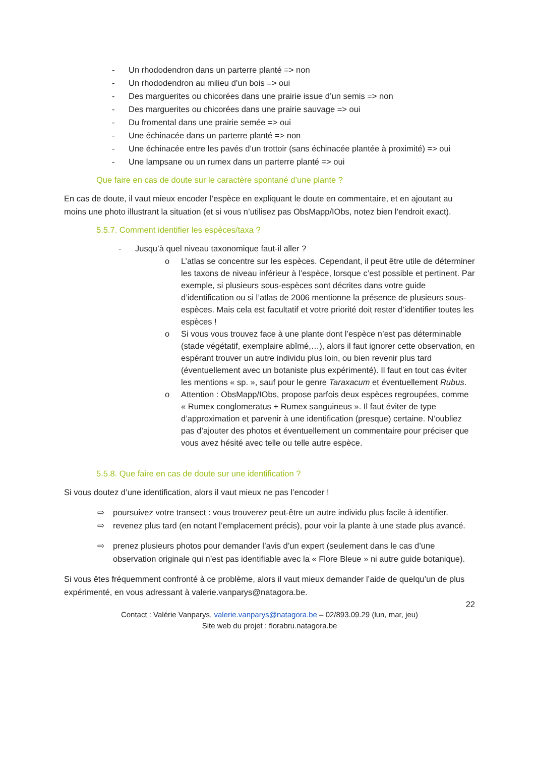- Un rhododendron dans un parterre planté => non
- Un rhododendron au milieu d’un bois => oui
- Des marguerites ou chicorées dans une prairie issue d’un semis => non
- Des marguerites ou chicorées dans une prairie sauvage => oui
- Du fromental dans une prairie semée => oui
- Une échinacée dans un parterre planté => non
- Une échinacée entre les pavés d’un trottoir (sans échinacée plantée à proximité) => oui
- Une lampsane ou un rumex dans un parterre planté => oui
Que faire en cas de doute sur le caractère spontané d’une plante ?
En cas de doute, il vaut mieux encoder l’espèce en expliquant le doute en commentaire, et en ajoutant au moins une photo illustrant la situation (et si vous n’utilisez pas ObsMapp/IObs, notez bien l’endroit exact).
5.5.7. Comment identifier les espèces/taxa ?
- Jusqu’à quel niveau taxonomique faut-il aller ?
o L’atlas se concentre sur les espèces. Cependant, il peut être utile de déterminer les taxons de niveau inférieur à l’espèce, lorsque c’est possible et pertinent. Par exemple, si plusieurs sous-espèces sont décrites dans votre guide d’identification ou si l’atlas de 2006 mentionne la présence de plusieurs sous-espèces. Mais cela est facultatif et votre priorité doit rester d’identifier toutes les espèces !
o Si vous vous trouvez face à une plante dont l’espèce n’est pas déterminable (stade végétatif, exemplaire abîmé,…), alors il faut ignorer cette observation, en espérant trouver un autre individu plus loin, ou bien revenir plus tard (éventuellement avec un botaniste plus expérimenté). Il faut en tout cas éviter les mentions « sp. », sauf pour le genre Taraxacum et éventuellement Rubus.
o Attention : ObsMapp/IObs, propose parfois deux espèces regroupées, comme « Rumex conglomeratus + Rumex sanguineus ». Il faut éviter de type d’approximation et parvenir à une identification (presque) certaine. N’oubliez pas d’ajouter des photos et éventuellement un commentaire pour préciser que vous avez hésité avec telle ou telle autre espèce.
5.5.8. Que faire en cas de doute sur une identification ?
Si vous doutez d’une identification, alors il vaut mieux ne pas l’encoder !
⇨ poursuivez votre transect : vous trouverez peut-être un autre individu plus facile à identifier.
⇨ revenez plus tard (en notant l’emplacement précis), pour voir la plante à une stade plus avancé.
⇨ prenez plusieurs photos pour demander l’avis d’un expert (seulement dans le cas d’une observation originale qui n’est pas identifiable avec la « Flore Bleue » ni autre guide botanique).
Si vous êtes fréquemment confronté à ce problème, alors il vaut mieux demander l’aide de quelqu’un de plus expérimenté, en vous adressant à valerie.vanparys@natagora.be.
22
Contact : Valérie Vanparys, valerie.vanparys@natagora.be – 02/893.09.29 (lun, mar, jeu)
Site web du projet : florabru.natagora.be